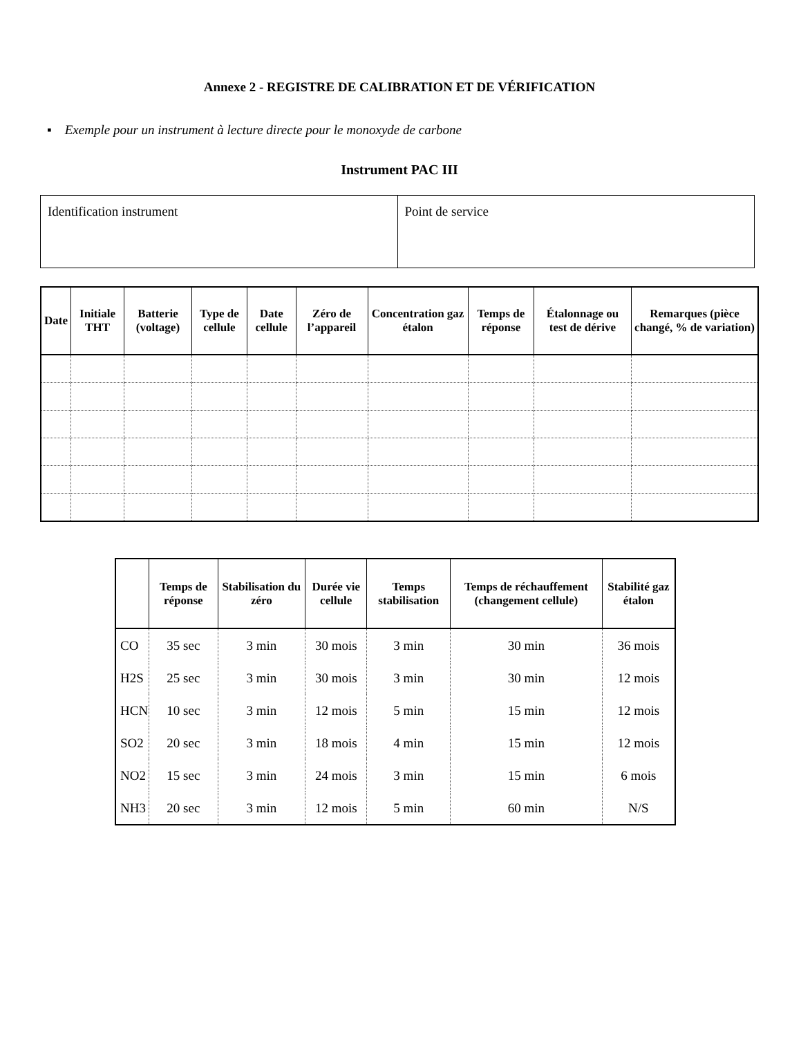Annexe 2 - REGISTRE DE CALIBRATION ET DE VÉRIFICATION
▪ Exemple pour un instrument à lecture directe pour le monoxyde de carbone
Instrument PAC III
| Identification instrument | Point de service |
| Date | Initiale THT | Batterie (voltage) | Type de cellule | Date cellule | Zéro de l’appareil | Concentration gaz étalon | Temps de réponse | Étalonnage ou test de dérive | Remarques (pièce changé, % de variation) |
| --- | --- | --- | --- | --- | --- | --- | --- | --- | --- |
| | Temps de réponse | Stabilisation du zéro | Durée vie cellule | Temps stabilisation | Temps de réchauffement (changement cellule) | Stabilité gaz étalon |
| --- | --- | --- | --- | --- | --- | --- |
| CO | 35 sec | 3 min | 30 mois | 3 min | 30 min | 36 mois |
| H2S | 25 sec | 3 min | 30 mois | 3 min | 30 min | 12 mois |
| HCN | 10 sec | 3 min | 12 mois | 5 min | 15 min | 12 mois |
| SO2 | 20 sec | 3 min | 18 mois | 4 min | 15 min | 12 mois |
| NO2 | 15 sec | 3 min | 24 mois | 3 min | 15 min | 6 mois |
| NH3 | 20 sec | 3 min | 12 mois | 5 min | 60 min | N/S |